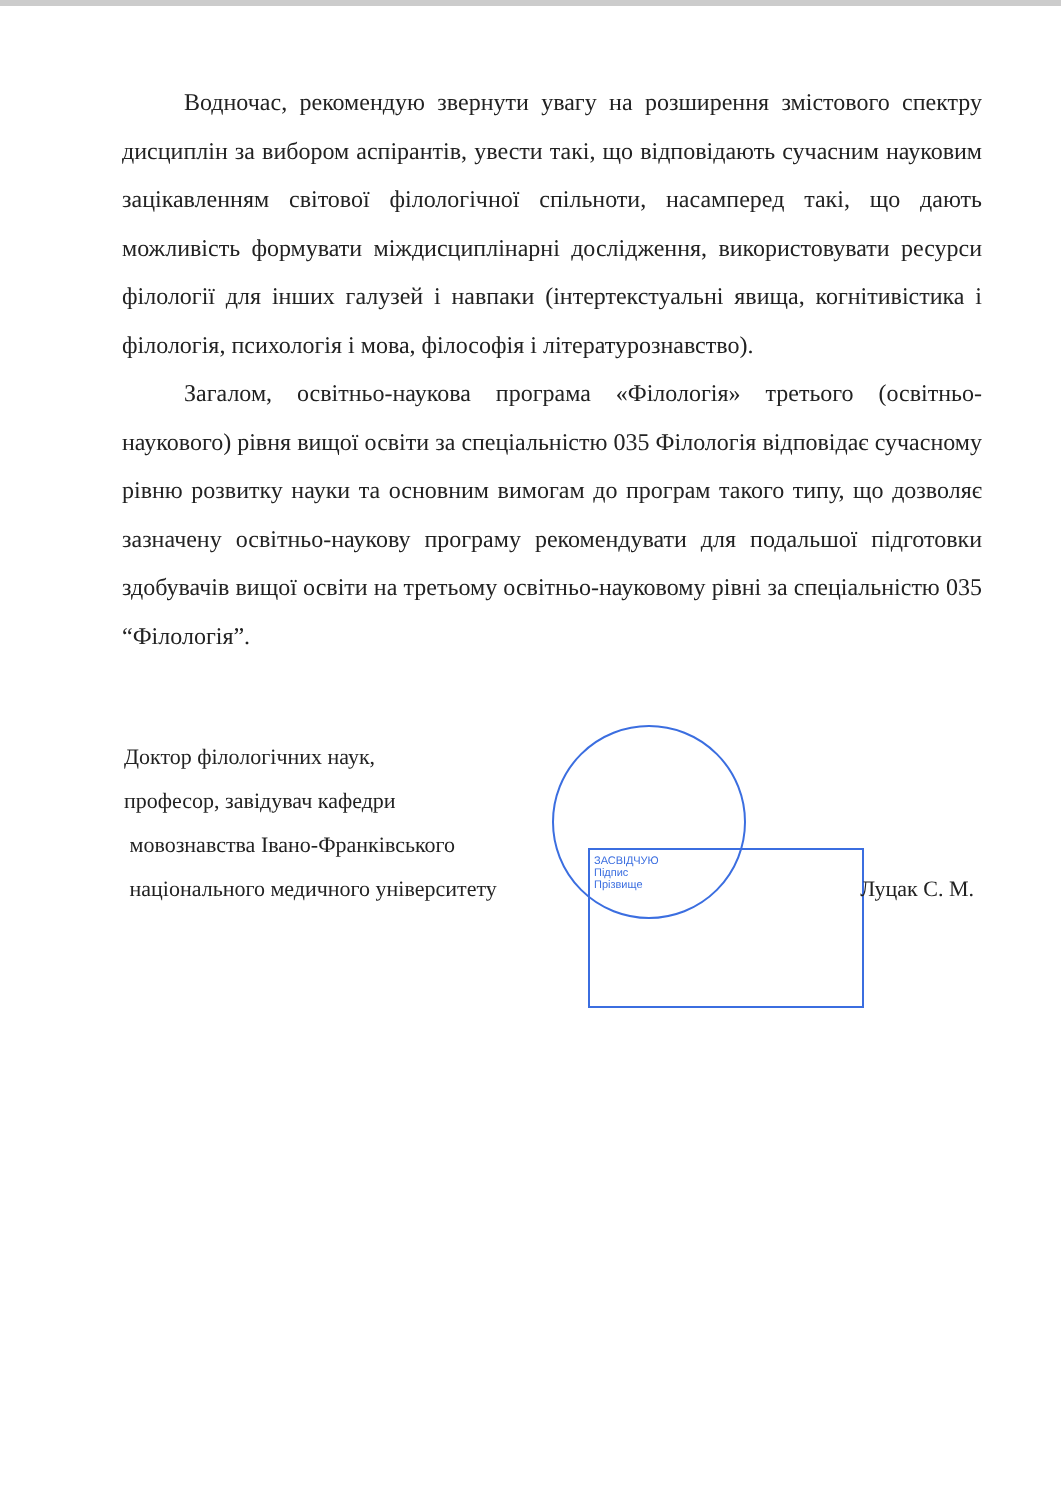ЗАСВІДЧУЮ
Підпис
Прізвище
Водночас, рекомендую звернути увагу на розширення змістового спектру дисциплін за вибором аспірантів, увести такі, що відповідають сучасним науковим зацікавленням світової філологічної спільноти, насамперед такі, що дають можливість формувати міждисциплінарні дослідження, використовувати ресурси філології для інших галузей і навпаки (інтертекстуальні явища, когнітивістика і філологія, психологія і мова, філософія і літературознавство).
Загалом, освітньо-наукова програма «Філологія» третього (освітньо-наукового) рівня вищої освіти за спеціальністю 035 Філологія відповідає сучасному рівню розвитку науки та основним вимогам до програм такого типу, що дозволяє зазначену освітньо-наукову програму рекомендувати для подальшої підготовки здобувачів вищої освіти на третьому освітньо-науковому рівні за спеціальністю 035 “Філологія”.
Доктор філологічних наук,
професор, завідувач кафедри
мовознавства Івано-Франківського
національного медичного університету Луцак С. М.